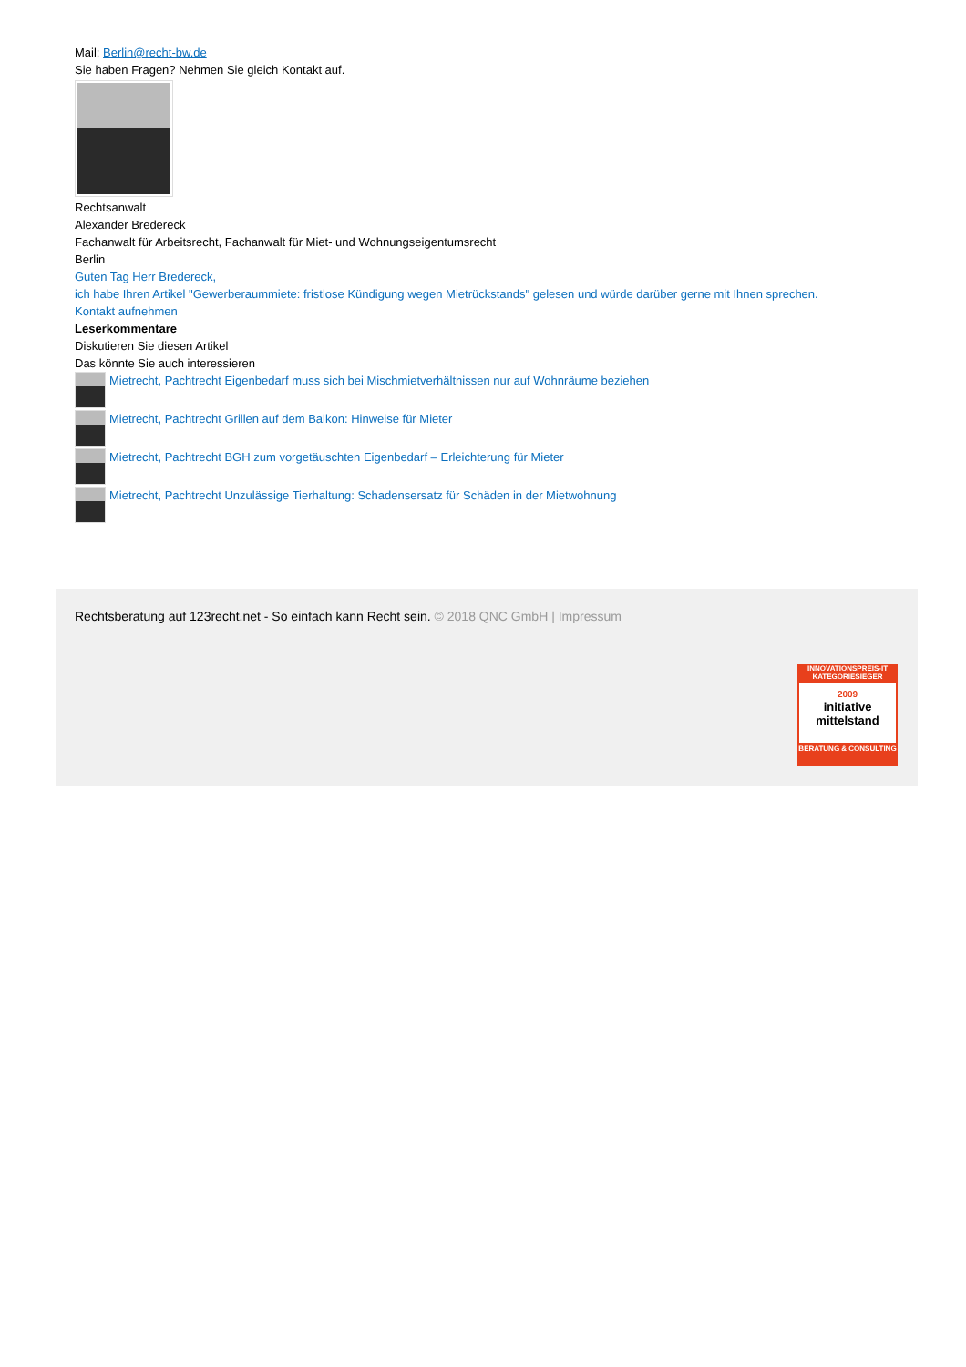Mail: Berlin@recht-bw.de
Sie haben Fragen? Nehmen Sie gleich Kontakt auf.
Rechtsanwalt
Alexander Bredereck
Fachanwalt für Arbeitsrecht, Fachanwalt für Miet- und Wohnungseigentumsrecht
Berlin
Guten Tag Herr Bredereck,
ich habe Ihren Artikel "Gewerberaummiete: fristlose Kündigung wegen Mietrückstands" gelesen und würde darüber gerne mit Ihnen sprechen.
Kontakt aufnehmen
Leserkommentare
Diskutieren Sie diesen Artikel
Das könnte Sie auch interessieren
Mietrecht, Pachtrecht Eigenbedarf muss sich bei Mischmietverhältnissen nur auf Wohnräume beziehen
Mietrecht, Pachtrecht Grillen auf dem Balkon: Hinweise für Mieter
Mietrecht, Pachtrecht BGH zum vorgetäuschten Eigenbedarf – Erleichterung für Mieter
Mietrecht, Pachtrecht Unzulässige Tierhaltung: Schadensersatz für Schäden in der Mietwohnung
Rechtsberatung auf 123recht.net - So einfach kann Recht sein. © 2018 QNC GmbH | Impressum
INNOVATIONSPREIS-IT
KATEGORIESIEGER
2009
initiative mittelstand
BERATUNG & CONSULTING